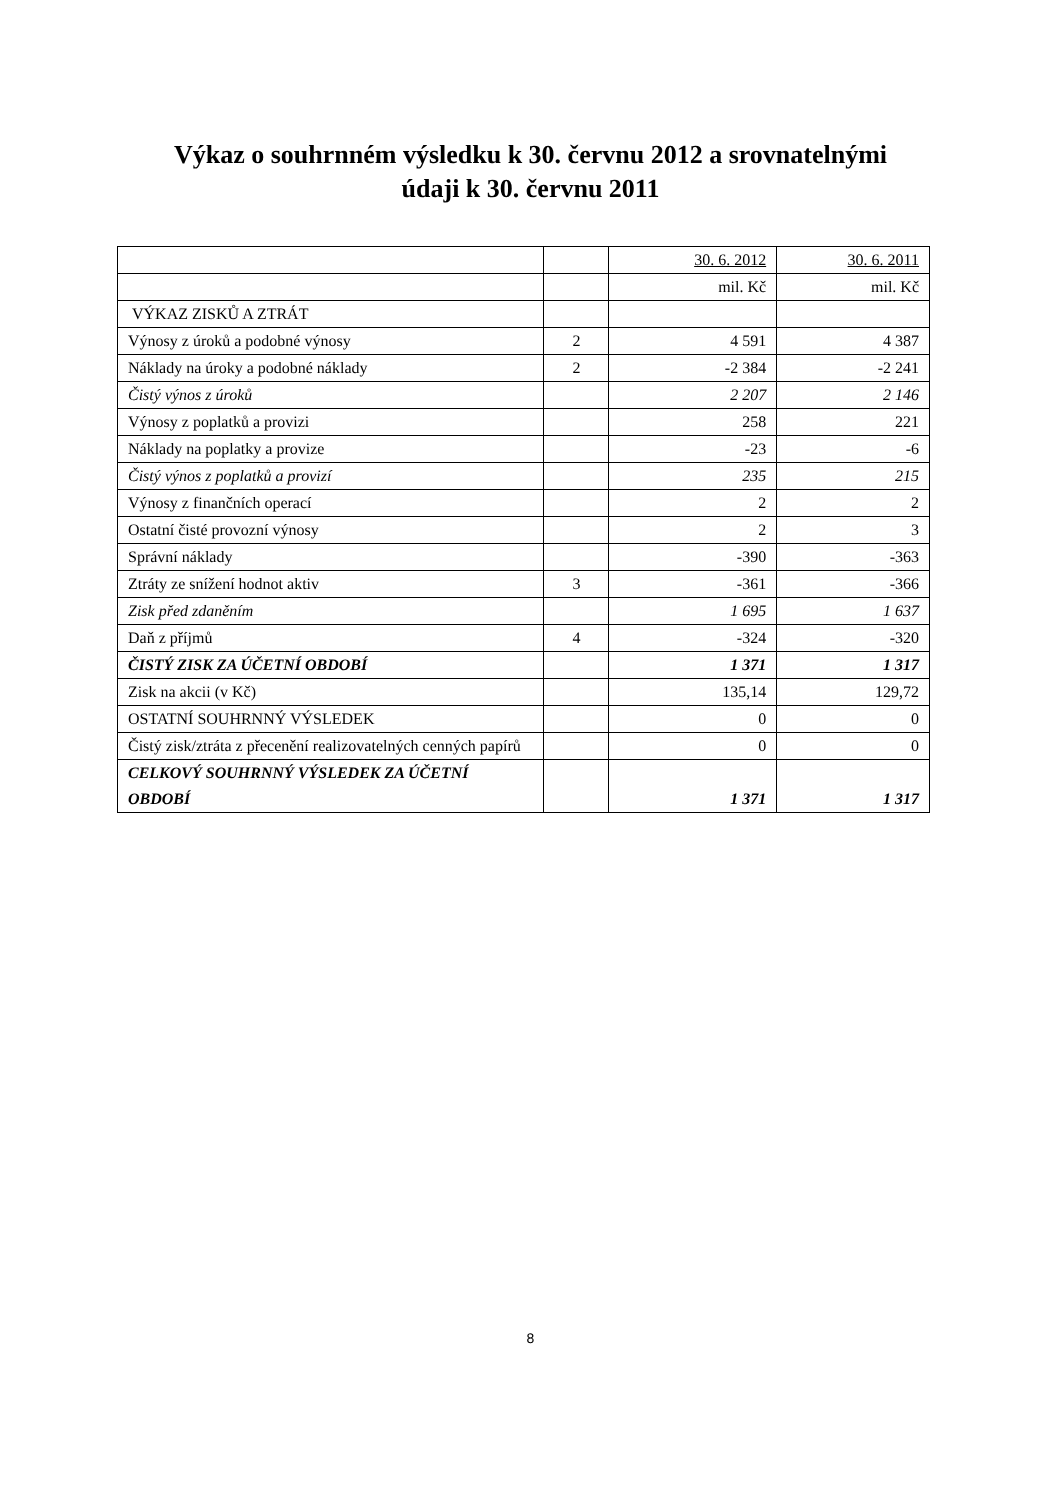Výkaz o souhrnném výsledku k 30. červnu 2012 a srovnatelnými
údaji k 30. červnu 2011
| | | 30. 6. 2012 | 30. 6. 2011 |
| | | mil. Kč | mil. Kč |
| VÝKAZ ZISKŮ A ZTRÁT | | | |
| Výnosy z úroků a podobné výnosy | 2 | 4 591 | 4 387 |
| Náklady na úroky a podobné náklady | 2 | -2 384 | -2 241 |
| Čistý výnos z úroků | | 2 207 | 2 146 |
| Výnosy z poplatků a provizi | | 258 | 221 |
| Náklady na poplatky a provize | | -23 | -6 |
| Čistý výnos z poplatků a provizí | | 235 | 215 |
| Výnosy z finančních operací | | 2 | 2 |
| Ostatní čisté provozní výnosy | | 2 | 3 |
| Správní náklady | | -390 | -363 |
| Ztráty ze snížení hodnot aktiv | 3 | -361 | -366 |
| Zisk před zdaněním | | 1 695 | 1 637 |
| Daň z příjmů | 4 | -324 | -320 |
| ČISTÝ ZISK ZA ÚČETNÍ OBDOBÍ | | 1 371 | 1 317 |
| Zisk na akcii (v Kč) | | 135,14 | 129,72 |
| OSTATNÍ SOUHRNNÝ VÝSLEDEK | | 0 | 0 |
| Čistý zisk/ztráta z přecenění realizovatelných cenných papírů | | 0 | 0 |
| CELKOVÝ SOUHRNNÝ VÝSLEDEK ZA ÚČETNÍ OBDOBÍ | | 1 371 | 1 317 |
8